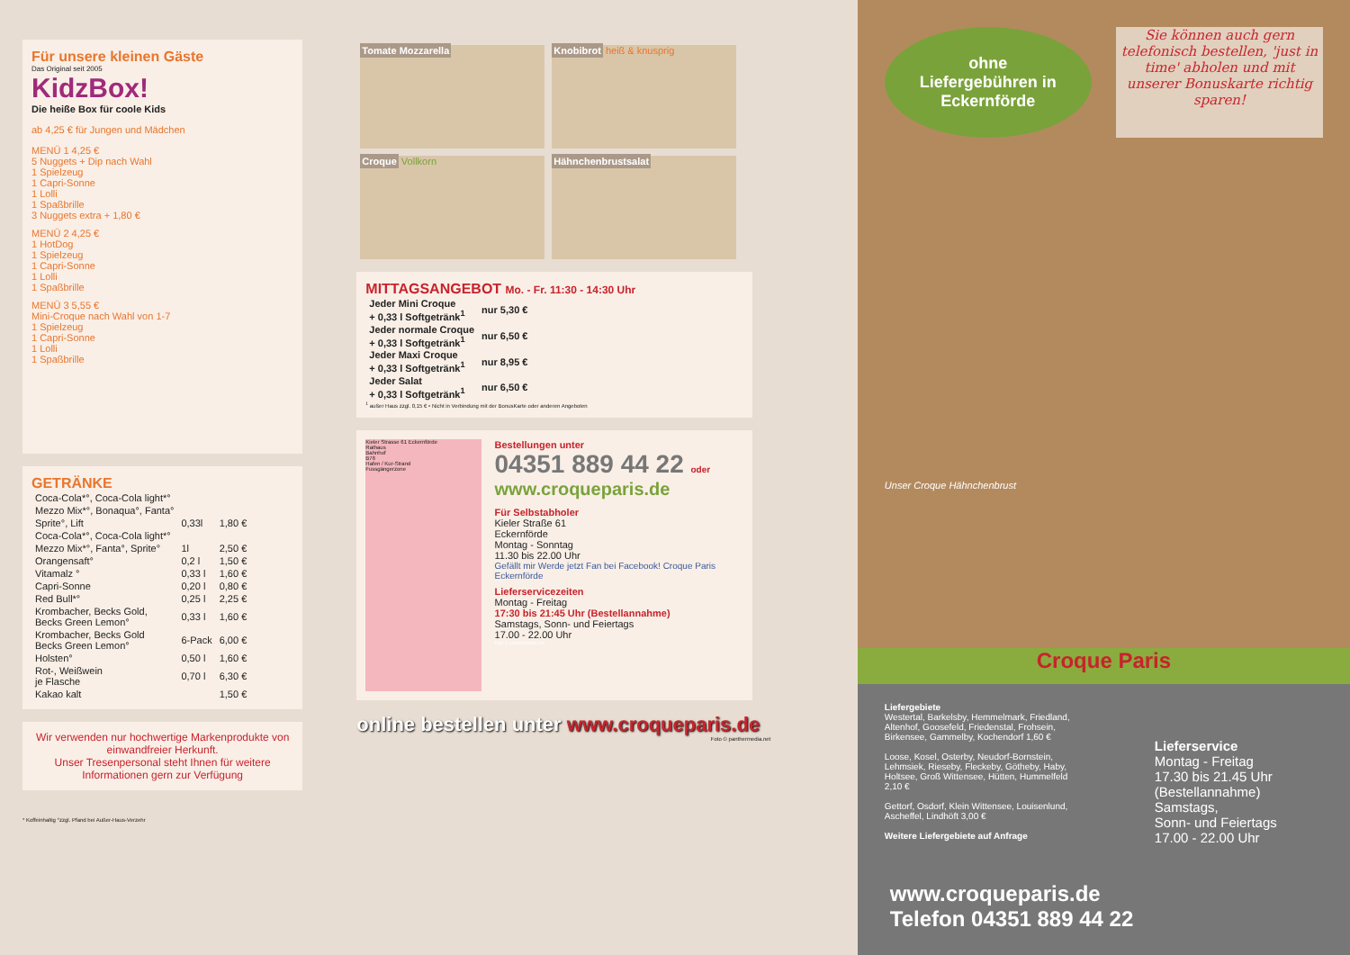Für unsere kleinen Gäste
Das Original seit 2005
KidzBox!
Die heiße Box für coole Kids
ab 4,25 € für Jungen und Mädchen
MENÜ 1 4,25 €
5 Nuggets + Dip nach Wahl
1 Spielzeug
1 Capri-Sonne
1 Lolli
1 Spaßbrille
3 Nuggets extra + 1,80 €
MENÜ 2 4,25 €
1 HotDog
1 Spielzeug
1 Capri-Sonne
1 Lolli
1 Spaßbrille
MENÜ 3 5,55 €
Mini-Croque nach Wahl von 1-7
1 Spielzeug
1 Capri-Sonne
1 Lolli
1 Spaßbrille
GETRÄNKE
| Coca-Cola*°, Coca-Cola light*° | | |
| Mezzo Mix*°, Bonaqua°, Fanta° | | |
| Sprite°, Lift | 0,33l | 1,80 € |
| Coca-Cola*°, Coca-Cola light*° | | |
| Mezzo Mix*°, Fanta°, Sprite° | 1l | 2,50 € |
| Orangensaft° | 0,2 l | 1,50 € |
| Vitamalz ° | 0,33 l | 1,60 € |
| Capri-Sonne | 0,20 l | 0,80 € |
| Red Bull*° | 0,25 l | 2,25 € |
| Krombacher, Becks Gold, Becks Green Lemon° | 0,33 l | 1,60 € |
| Krombacher, Becks Gold Becks Green Lemon° | 6-Pack | 6,00 € |
| Holsten° | 0,50 l | 1,60 € |
| Rot-, Weißwein je Flasche | 0,70 l | 6,30 € |
| Kakao kalt | | 1,50 € |
Wir verwenden nur hochwertige Markenprodukte von einwandfreier Herkunft.
Unser Tresenpersonal steht Ihnen für weitere Informationen gern zur Verfügung
* Koffeinhaltig °zzgl. Pfand bei Außer-Haus-Verzehr
Tomate Mozzarella Knobibrot heiß & knusprig Croque Vollkorn Hähnchenbrustsalat
MITTAGSANGEBOT Mo. - Fr. 11:30 - 14:30 Uhr
| Jeder Mini Croque + 0,33 l Softgetränk<sup>1</sup> | nur 5,30 € |
| Jeder normale Croque + 0,33 l Softgetränk<sup>1</sup> | nur 6,50 € |
| Jeder Maxi Croque + 0,33 l Softgetränk<sup>1</sup> | nur 8,95 € |
| Jeder Salat + 0,33 l Softgetränk<sup>1</sup> | nur 6,50 € |
<sup>1</sup> außer Haus zzgl. 0,15 € • Nicht in Verbindung mit der BonusKarte oder anderen Angeboten
Kieler Strasse 61 Eckernförde
Rathaus
Bahnhof
B76
Hafen / Kur-Strand
Fussgängerzone
Bestellungen unter
04351 889 44 22 oder
www.croqueparis.de
Für Selbstabholer
Kieler Straße 61
Eckernförde
Montag - Sonntag
11.30 bis 22.00 Uhr
Gefällt mir Werde jetzt Fan bei Facebook! Croque Paris Eckernförde
Lieferservicezeiten
Montag - Freitag
17:30 bis 21:45 Uhr (Bestellannahme)
Samstags, Sonn- und Feiertags
17.00 - 22.00 Uhr
Foto © panthermedia.net
online bestellen unter www.croqueparis.de
Foto © panthermedia.net
ohne Liefergebühren in Eckernförde
Sie können auch gern telefonisch bestellen, 'just in time' abholen und mit unserer Bonuskarte richtig sparen!
Unser Croque Hähnchenbrust
Croque Paris
Liefergebiete
Westertal, Barkelsby, Hemmelmark, Friedland, Altenhof, Goosefeld, Friedenstal, Frohsein, Birkensee, Gammelby, Kochendorf 1,60 €
Loose, Kosel, Osterby, Neudorf-Bornstein, Lehmsiek, Rieseby, Fleckeby, Götheby, Haby, Holtsee, Groß Wittensee, Hütten, Hummelfeld 2,10 €
Gettorf, Osdorf, Klein Wittensee, Louisenlund, Ascheffel, Lindhöft 3,00 €
Weitere Liefergebiete auf Anfrage
Lieferservice
Montag - Freitag
17.30 bis 21.45 Uhr
(Bestellannahme)
Samstags,
Sonn- und Feiertags
17.00 - 22.00 Uhr
www.croqueparis.de
Telefon 04351 889 44 22